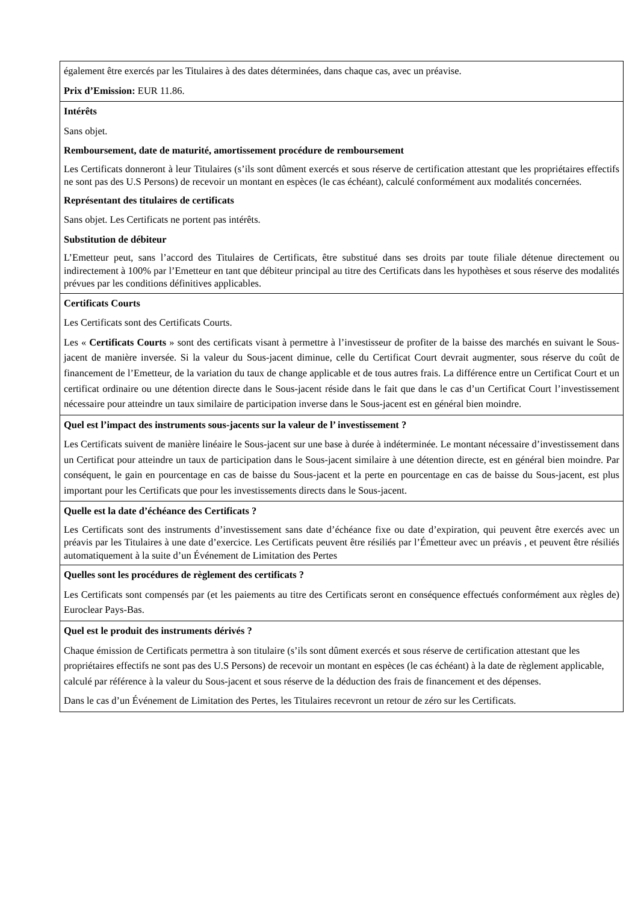| également être exercés par les Titulaires à des dates déterminées, dans chaque cas, avec un préavise. Prix d’Emission: EUR 11.86. |
| Intérêts Sans objet. Remboursement, date de maturité, amortissement procédure de remboursement Les Certificats donneront à leur Titulaires (s’ils sont dûment exercés et sous réserve de certification attestant que les propriétaires effectifs ne sont pas des U.S Persons) de recevoir un montant en espèces (le cas échéant), calculé conformément aux modalités concernées. Représentant des titulaires de certificats Sans objet. Les Certificats ne portent pas intérêts. Substitution de débiteur L’Emetteur peut, sans l’accord des Titulaires de Certificats, être substitué dans ses droits par toute filiale détenue directement ou indirectement à 100% par l’Emetteur en tant que débiteur principal au titre des Certificats dans les hypothèses et sous réserve des modalités prévues par les conditions définitives applicables. |
| Certificats Courts Les Certificats sont des Certificats Courts. Les « Certificats Courts » sont des certificats visant à permettre à l’investisseur de profiter de la baisse des marchés en suivant le Sous-jacent de manière inversée. Si la valeur du Sous-jacent diminue, celle du Certificat Court devrait augmenter, sous réserve du coût de financement de l’Emetteur, de la variation du taux de change applicable et de tous autres frais. La différence entre un Certificat Court et un certificat ordinaire ou une détention directe dans le Sous-jacent réside dans le fait que dans le cas d’un Certificat Court l’investissement nécessaire pour atteindre un taux similaire de participation inverse dans le Sous-jacent est en général bien moindre. |
| Quel est l’impact des instruments sous-jacents sur la valeur de l’ investissement ? Les Certificats suivent de manière linéaire le Sous-jacent sur une base à durée à indéterminée. Le montant nécessaire d’investissement dans un Certificat pour atteindre un taux de participation dans le Sous-jacent similaire à une détention directe, est en général bien moindre. Par conséquent, le gain en pourcentage en cas de baisse du Sous-jacent et la perte en pourcentage en cas de baisse du Sous-jacent, est plus important pour les Certificats que pour les investissements directs dans le Sous-jacent. |
| Quelle est la date d’échéance des Certificats ? Les Certificats sont des instruments d’investissement sans date d’échéance fixe ou date d’expiration, qui peuvent être exercés avec un préavis par les Titulaires à une date d’exercice. Les Certificats peuvent être résiliés par l’Émetteur avec un préavis , et peuvent être résiliés automatiquement à la suite d’un Événement de Limitation des Pertes |
| Quelles sont les procédures de règlement des certificats ? Les Certificats sont compensés par (et les paiements au titre des Certificats seront en conséquence effectués conformément aux règles de) Euroclear Pays-Bas. |
| Quel est le produit des instruments dérivés ? Chaque émission de Certificats permettra à son titulaire (s’ils sont dûment exercés et sous réserve de certification attestant que les propriétaires effectifs ne sont pas des U.S Persons) de recevoir un montant en espèces (le cas échéant) à la date de règlement applicable, calculé par référence à la valeur du Sous-jacent et sous réserve de la déduction des frais de financement et des dépenses. Dans le cas d’un Événement de Limitation des Pertes, les Titulaires recevront un retour de zéro sur les Certificats. |